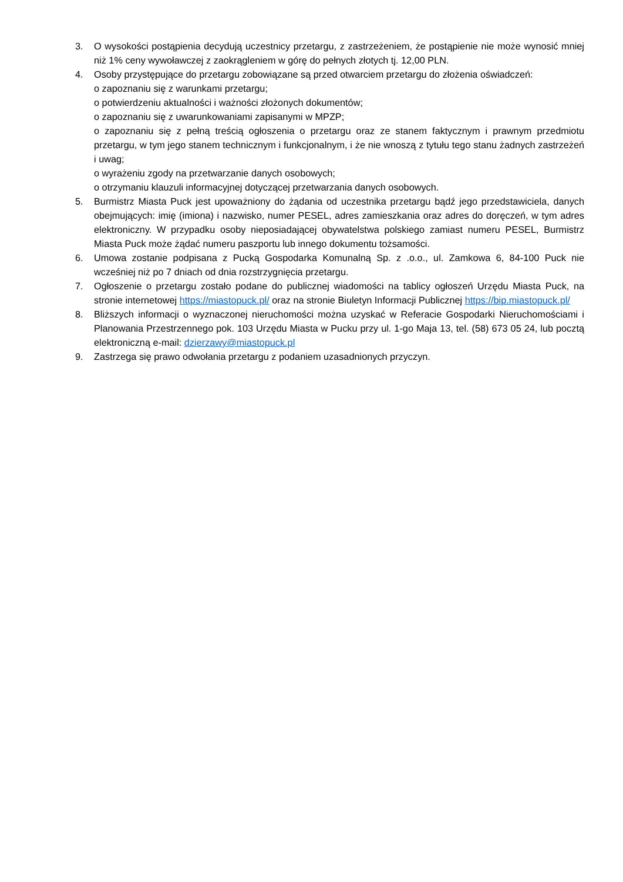3. O wysokości postąpienia decydują uczestnicy przetargu, z zastrzeżeniem, że postąpienie nie może wynosić mniej niż 1% ceny wywoławczej z zaokrągleniem w górę do pełnych złotych tj. 12,00 PLN.
4. Osoby przystępujące do przetargu zobowiązane są przed otwarciem przetargu do złożenia oświadczeń:
o zapoznaniu się z warunkami przetargu;
o potwierdzeniu aktualności i ważności złożonych dokumentów;
o zapoznaniu się z uwarunkowaniami zapisanymi w MPZP;
o zapoznaniu się z pełną treścią ogłoszenia o przetargu oraz ze stanem faktycznym i prawnym przedmiotu przetargu, w tym jego stanem technicznym i funkcjonalnym, i że nie wnoszą z tytułu tego stanu żadnych zastrzeżeń i uwag;
o wyrażeniu zgody na przetwarzanie danych osobowych;
o otrzymaniu klauzuli informacyjnej dotyczącej przetwarzania danych osobowych.
5. Burmistrz Miasta Puck jest upoważniony do żądania od uczestnika przetargu bądź jego przedstawiciela, danych obejmujących: imię (imiona) i nazwisko, numer PESEL, adres zamieszkania oraz adres do doręczeń, w tym adres elektroniczny. W przypadku osoby nieposiadającej obywatelstwa polskiego zamiast numeru PESEL, Burmistrz Miasta Puck może żądać numeru paszportu lub innego dokumentu tożsamości.
6. Umowa zostanie podpisana z Pucką Gospodarka Komunalną Sp. z .o.o., ul. Zamkowa 6, 84-100 Puck nie wcześniej niż po 7 dniach od dnia rozstrzygnięcia przetargu.
7. Ogłoszenie o przetargu zostało podane do publicznej wiadomości na tablicy ogłoszeń Urzędu Miasta Puck, na stronie internetowej https://miastopuck.pl/ oraz na stronie Biuletyn Informacji Publicznej https://bip.miastopuck.pl/
8. Bliższych informacji o wyznaczonej nieruchomości można uzyskać w Referacie Gospodarki Nieruchomościami i Planowania Przestrzennego pok. 103 Urzędu Miasta w Pucku przy ul. 1-go Maja 13, tel. (58) 673 05 24, lub pocztą elektroniczną e-mail: dzierzawy@miastopuck.pl
9. Zastrzega się prawo odwołania przetargu z podaniem uzasadnionych przyczyn.